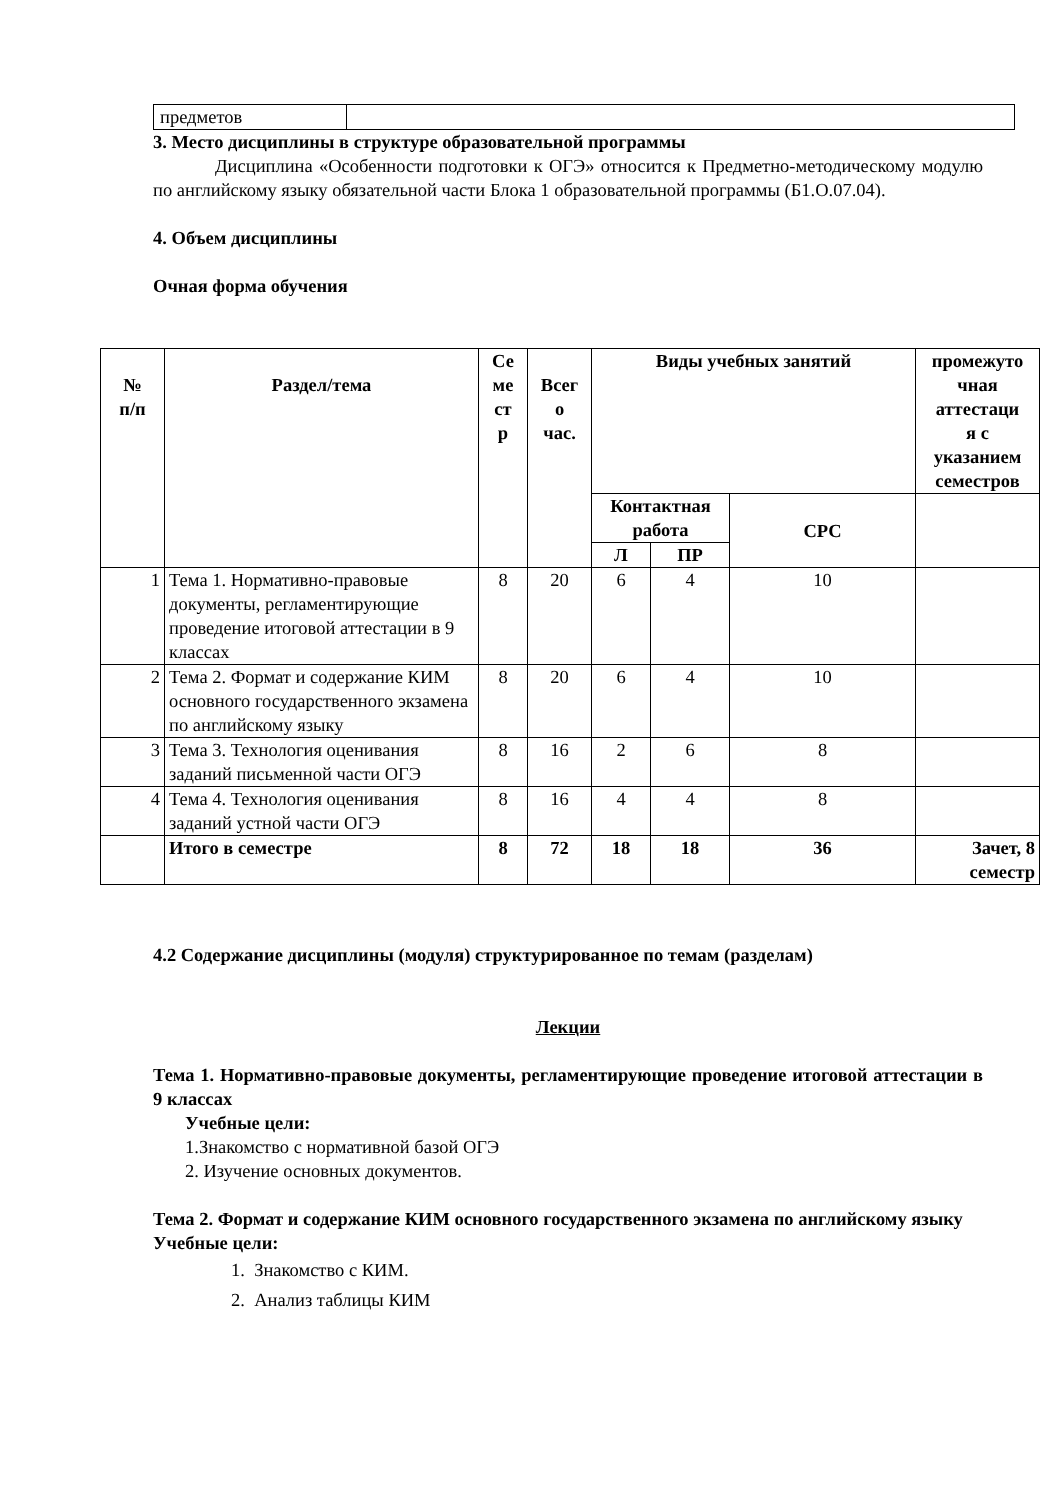| предметов | |
3. Место дисциплины в структуре образовательной программы
Дисциплина «Особенности подготовки к ОГЭ» относится к Предметно-методическому модулю по английскому языку обязательной части Блока 1 образовательной программы (Б1.О.07.04).
4. Объем дисциплины
Очная форма обучения
| № п/п | Раздел/тема | Се ме ст р | Всег о час. | Виды учебных занятий | | | промежуто чная аттестаци я с указанием семестров |
| --- | --- | --- | --- | --- | --- | --- | --- |
| | | | | Контактная работа | | СРС | |
| | | | | Л | ПР | | |
| 1 | Тема 1. Нормативно-правовые документы, регламентирующие проведение итоговой аттестации в 9 классах | 8 | 20 | 6 | 4 | 10 | |
| 2 | Тема 2. Формат и содержание КИМ основного государственного экзамена по английскому языку | 8 | 20 | 6 | 4 | 10 | |
| 3 | Тема 3. Технология оценивания заданий письменной части ОГЭ | 8 | 16 | 2 | 6 | 8 | |
| 4 | Тема 4. Технология оценивания заданий устной части ОГЭ | 8 | 16 | 4 | 4 | 8 | |
| | Итого в семестре | 8 | 72 | 18 | 18 | 36 | Зачет, 8 семестр |
4.2 Содержание дисциплины (модуля) структурированное по темам (разделам)
Лекции
Тема 1. Нормативно-правовые документы, регламентирующие проведение итоговой аттестации в 9 классах
Учебные цели:
1.Знакомство с нормативной базой ОГЭ
2. Изучение основных документов.
Тема 2. Формат и содержание КИМ основного государственного экзамена по английскому языку
Учебные цели:
1. Знакомство с КИМ.
2. Анализ таблицы КИМ